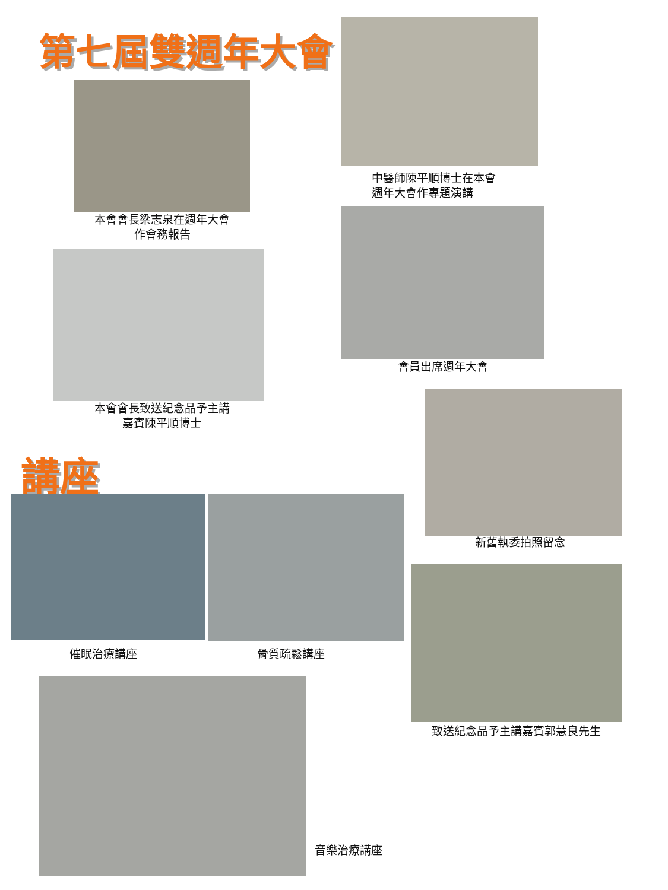第七屆雙週年大會
本會會長梁志泉在週年大會
作會務報告
中醫師陳平順博士在本會
週年大會作專題演講
會員出席週年大會
本會會長致送紀念品予主講
嘉賓陳平順博士
新舊執委拍照留念
講座
催眠治療講座 骨質疏鬆講座
致送紀念品予主講嘉賓郭慧良先生
音樂治療講座